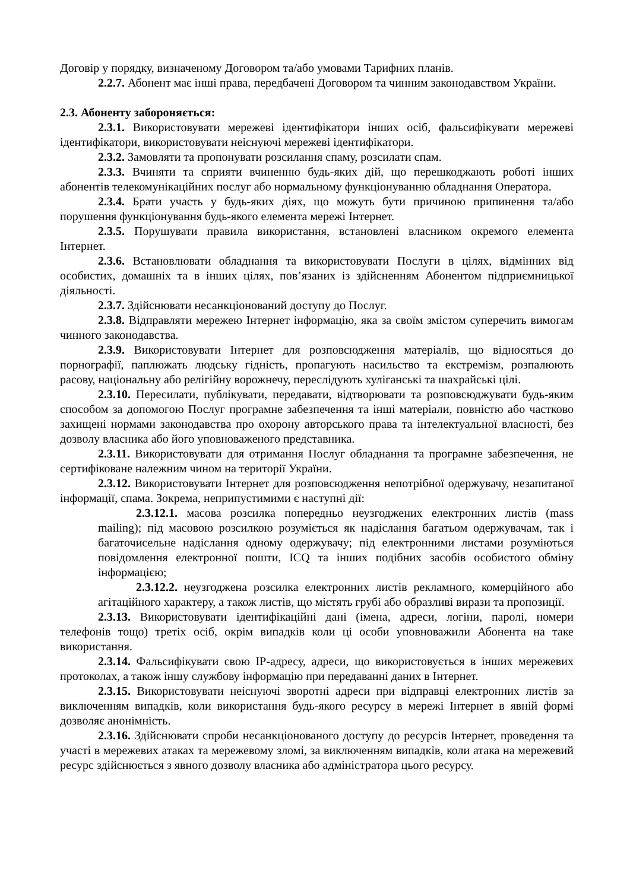Договір у порядку, визначеному Договором та/або умовами Тарифних планів.
2.2.7. Абонент має інші права, передбачені Договором та чинним законодавством України.
2.3. Абоненту забороняється:
2.3.1. Використовувати мережеві ідентифікатори інших осіб, фальсифікувати мережеві ідентифікатори, використовувати неіснуючі мережеві ідентифікатори.
2.3.2. Замовляти та пропонувати розсилання спаму, розсилати спам.
2.3.3. Вчиняти та сприяти вчиненню будь-яких дій, що перешкоджають роботі інших абонентів телекомунікаційних послуг або нормальному функціонуванню обладнання Оператора.
2.3.4. Брати участь у будь-яких діях, що можуть бути причиною припинення та/або порушення функціонування будь-якого елемента мережі Інтернет.
2.3.5. Порушувати правила використання, встановлені власником окремого елемента Інтернет.
2.3.6. Встановлювати обладнання та використовувати Послуги в цілях, відмінних від особистих, домашніх та в інших цілях, пов’язаних із здійсненням Абонентом підприємницької діяльності.
2.3.7. Здійснювати несанкціонований доступу до Послуг.
2.3.8. Відправляти мережею Інтернет інформацію, яка за своїм змістом суперечить вимогам чинного законодавства.
2.3.9. Використовувати Інтернет для розповсюдження матеріалів, що відносяться до порнографії, паплюжать людську гідність, пропагують насильство та екстремізм, розпалюють расову, національну або релігійну ворожнечу, переслідують хуліганські та шахрайські цілі.
2.3.10. Пересилати, публікувати, передавати, відтворювати та розповсюджувати будь-яким способом за допомогою Послуг програмне забезпечення та інші матеріали, повністю або частково захищені нормами законодавства про охорону авторського права та інтелектуальної власності, без дозволу власника або його уповноваженого представника.
2.3.11. Використовувати для отримання Послуг обладнання та програмне забезпечення, не сертифіковане належним чином на території України.
2.3.12. Використовувати Інтернет для розповсюдження непотрібної одержувачу, незапитаної інформації, спама. Зокрема, неприпустимими є наступні дії:
2.3.12.1. масова розсилка попередньо неузгоджених електронних листів (mass mailing); під масовою розсилкою розуміється як надіслання багатьом одержувачам, так і багаточисельне надіслання одному одержувачу; під електронними листами розуміються повідомлення електронної пошти, ICQ та інших подібних засобів особистого обміну інформацією;
2.3.12.2. неузгоджена розсилка електронних листів рекламного, комерційного або агітаційного характеру, а також листів, що містять грубі або образливі вирази та пропозиції.
2.3.13. Використовувати ідентифікаційні дані (імена, адреси, логіни, паролі, номери телефонів тощо) третіх осіб, окрім випадків коли ці особи уповноважили Абонента на таке використання.
2.3.14. Фальсифікувати свою IP-адресу, адреси, що використовується в інших мережевих протоколах, а також іншу службову інформацію при передаванні даних в Інтернет.
2.3.15. Використовувати неіснуючі зворотні адреси при відправці електронних листів за виключенням випадків, коли використання будь-якого ресурсу в мережі Інтернет в явній формі дозволяє анонімність.
2.3.16. Здійснювати спроби несанкціонованого доступу до ресурсів Інтернет, проведення та участі в мережевих атаках та мережевому зломі, за виключенням випадків, коли атака на мережевий ресурс здійснюється з явного дозволу власника або адміністратора цього ресурсу.